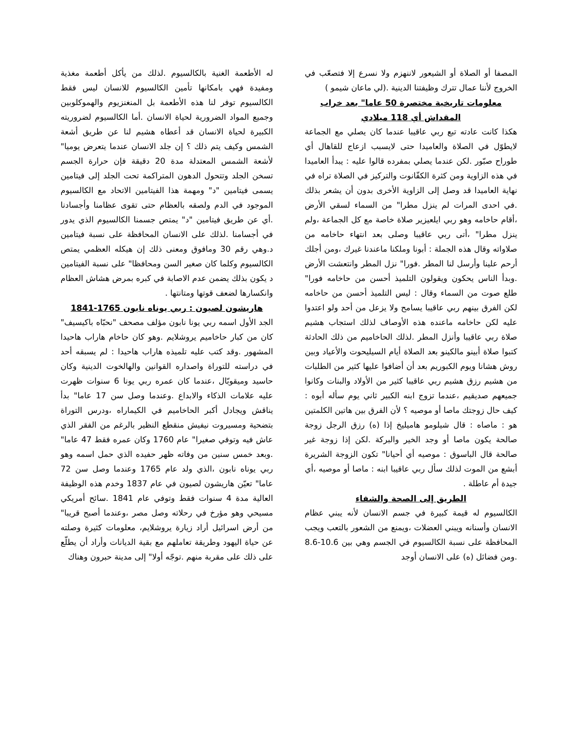المصفا أو الصلاة أو الشيعور لاننهزم ولا نسرع إلا فتصعّب في الخروج لأننا عمال تترك وظيفتنا الدينية .(لي ماعان شيمو )
معلومات تاريخية مختصرة 50 عاما" بعد خراب المقداش أي 118 ميلادي
هكذا كانت عادته تبع ربي عاقيبا عندما كان يصلي مع الجماعة لايطوّل في الصلاة والعاميدا حتى لايسبب ازعاج للقاهال أي طوراح صبّور .لكن عندما يصلي بمفرده قالوا عليه : يبدأ العاميدا في هذه الزاوية ومن كثرة الكفّانوت والتركيز في الصلاة تراه في نهاية العاميدا قد وصل إلى الزاوية الأخرى بدون أن يشعر بذلك .في احدى المرات لم ينزل مطرا" من السماء لسقي الأرض ،أقام حاخامه وهو ربي ايلعيزير صلاة خاصة مع كل الجماعة ،ولم ينزل مطرا" ،أتى ربي عاقيبا وصلى بعد انتهاء حاخامه من صلاواته وقال هذه الجملة : أبونا وملكنا ماعندنا غيرك ،ومن أجلك أرحم علينا وأرسل لنا المطر .فورا" نزل المطر وانتعشت الأرض .وبدأ الناس يحكون ويقولون التلميذ أحسن من حاخامه فورا" طلع صوت من السماء وقال : ليس التلميذ أحسن من حاخامه لكن الفرق بينهم ربي عاقيبا يسامح ولا يزعل من أحد ولو اعتدوا عليه لكن حاخامه ماعنده هذه الأوصاف لذلك استجاب هشيم صلاة ربي عاقيبا وأنزل المطر .لذلك الحاخاميم من ذلك الحادثة كتبوا صلاة أبينو مالكينو بعد الصلاة أيام السيليحوت والأعياد وبين روش هشانا ويوم الكبوريم بعد أن أضافوا عليها كثير من الطلبات من هشيم رزق هشيم ربي عاقيبا كثير من الأولاد والبنات وكانوا جميعهم صديقيم ،عندما تزوج ابنه الكبير ثاني يوم سأله أبوه : كيف حال زوجتك ماصا أو موصيه ؟ لأن الفرق بين هاتين الكلمتين هو : ماصاه : قال شيلومو هاميليخ إذا (ه) رزق الرجل زوجة صالحة يكون ماصا أو وجد الخير والبركة .لكن إذا زوجة غير صالحة قال الباسوق : موصيه أي أحيانا" تكون الزوجة الشريرة أبشع من الموت لذلك سأل ربي عاقيبا ابنه : ماصا أو موصيه ،أي جيدة أم عاطلة .
الطريق إلى الصحة والشفاء
الكالسيوم له قيمة كبيرة في جسم الانسان لأنه يبني عظام الانسان وأسنانه ويبني العضلات ،ويمنع من الشعور بالتعب ويجب المحافظة على نسبة الكالسيوم في الجسم وهي بين 10.6-8.6 .ومن فضائل (ه) على الانسان أوجد
له الأطعمة الغنية بالكالسيوم .لذلك من يأكل أطعمة مغذية ومفيدة فهي بامكانها تأمين الكالسيوم للانسان ليس فقط الكالسيوم توفر لنا هذه الأطعمة بل المنغنزيوم والهموكلوبين وجميع المواد الضرورية لحياة الانسان .أما الكالسيوم لضروريته الكبيرة لحياة الانسان قد أعطاه هشيم لنا عن طريق أشعة الشمس وكيف يتم ذلك ؟ إن جلد الانسان عندما يتعرض يوميا" لأشعة الشمس المعتدلة مدة 20 دقيقة فإن حرارة الجسم تسخن الجلد وتتحول الدهون المتراكمة تحت الجلد إلى فيتامين يسمى فيتامين "د" ومهمة هذا الفيتامين الاتحاد مع الكالسيوم الموجود في الدم ولصقه بالعظام حتى تقوى عظامنا وأجسادنا .أي عن طريق فيتامين "د" يمتص جسمنا الكالسيوم الذي يدور في أجسامنا .لذلك على الانسان المحافظة على نسبة فيتامين د.وهي رقم 30 ومافوق ومعنى ذلك إن هيكله العظمي يمتص الكالسيوم وكلما كان صغير السن ومحافظا" على نسبة الفيتامين د يكون بذلك يضمن عدم الاصابة في كبره بمرض هشاش العظام وانكسارها لضعف قوتها ومتانتها .
هاريشون لصيون : ربي يوناه نابون 1765-1841
الجد الأول اسمه ربي يونا نابون مؤلف مصحف "نحبّاه باكيسيف" كان من كبار حاخاميم يروشلايم .وهو كان حاخام هاراب هاحيدا المشهور .وقد كتب عليه تلميذه هاراب هاحيدا : لم يسبقه أحد في دراسته للتوراة واصداره القوانين والهالخوت الدينية وكان حاسيد وميقوبّال ،عندما كان عمره ربي يونا 6 سنوات ظهرت عليه علامات الذكاء والابداع .وعندما وصل سن 17 عاما" بدأ يناقش ويجادل أكبر الحاخاميم في الكيماراه ،ودرس التوراة بتضحية ومسيروت نيفيش منقطع النظير بالرغم من الفقر الذي عاش فيه وتوفي صغيرا" عام 1760 وكان عمره فقط 47 عاما" .وبعد خمس سنين من وفاته ظهر حفيده الذي حمل اسمه وهو ربي يوناه نابون ،الذي ولد عام 1765 وعندما وصل سن 72 عاما" تعيّن هاريشون لصيون في عام 1837 وخدم هذه الوظيفة العالية مدة 4 سنوات فقط وتوفي عام 1841 .سائح أمريكي مسيحي وهو مؤرخ في رحلاته وصل مصر ،وعندما أصبح قريبا" من أرض اسرائيل أراد زيارة يروشلايم، معلومات كثيرة وصلته عن حياة اليهود وطريقة تعاملهم مع بقية الديانات وأراد أن يطلّع على ذلك على مقربة منهم .توجّه أولا" إلى مدينة حبرون وهناك